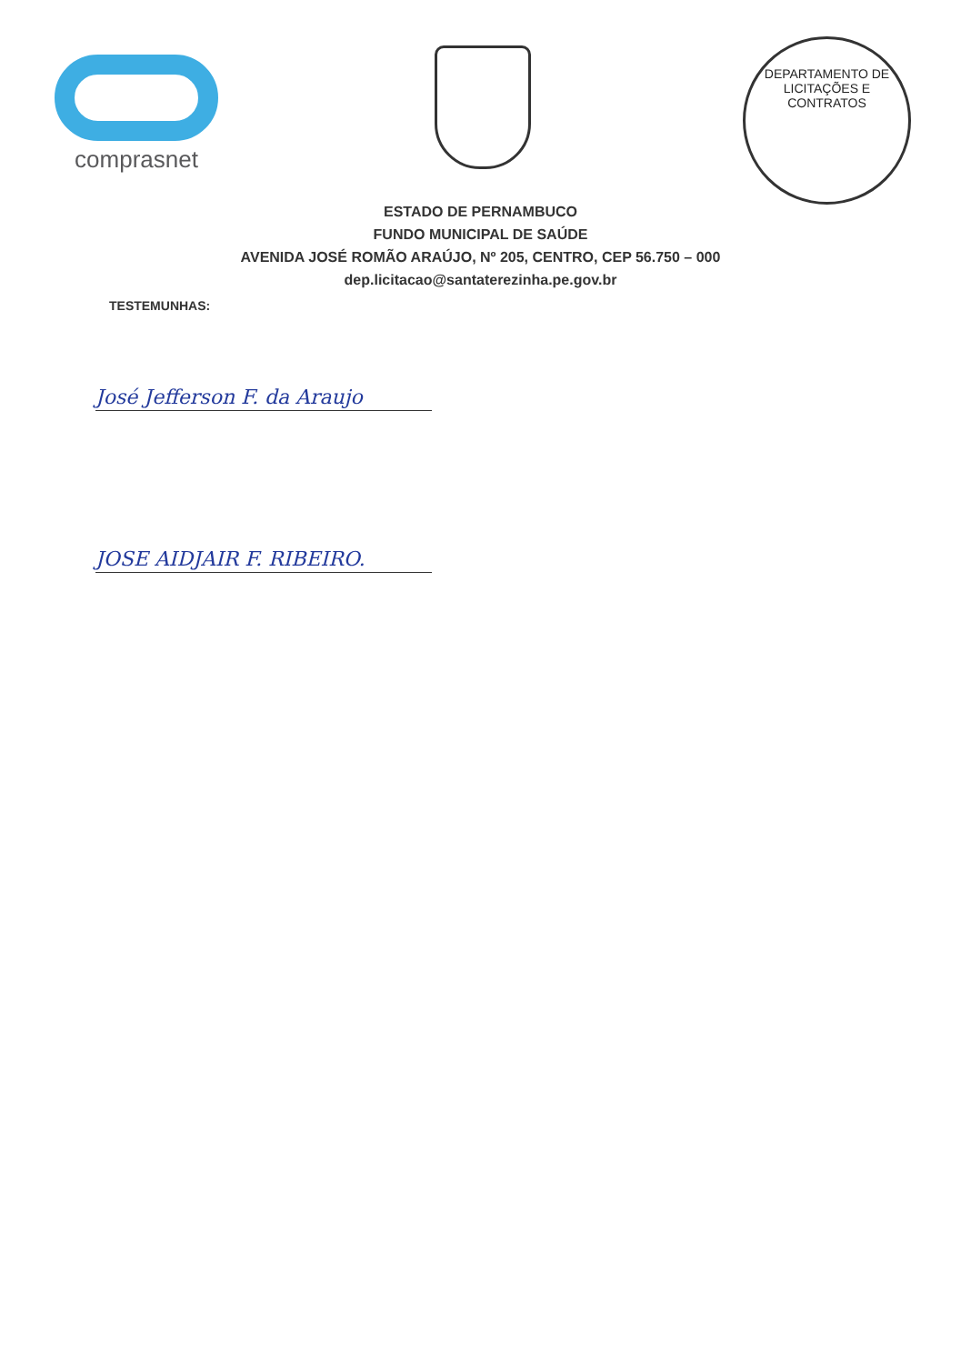comprasnet
DEPARTAMENTO DE LICITAÇÕES E CONTRATOS
ESTADO DE PERNAMBUCO
FUNDO MUNICIPAL DE SAÚDE
AVENIDA JOSÉ ROMÃO ARAÚJO, Nº 205, CENTRO, CEP 56.750 – 000
dep.licitacao@santaterezinha.pe.gov.br
TESTEMUNHAS:
José Jefferson F. da Araujo
JOSE AIDJAIR F. RIBEIRO.